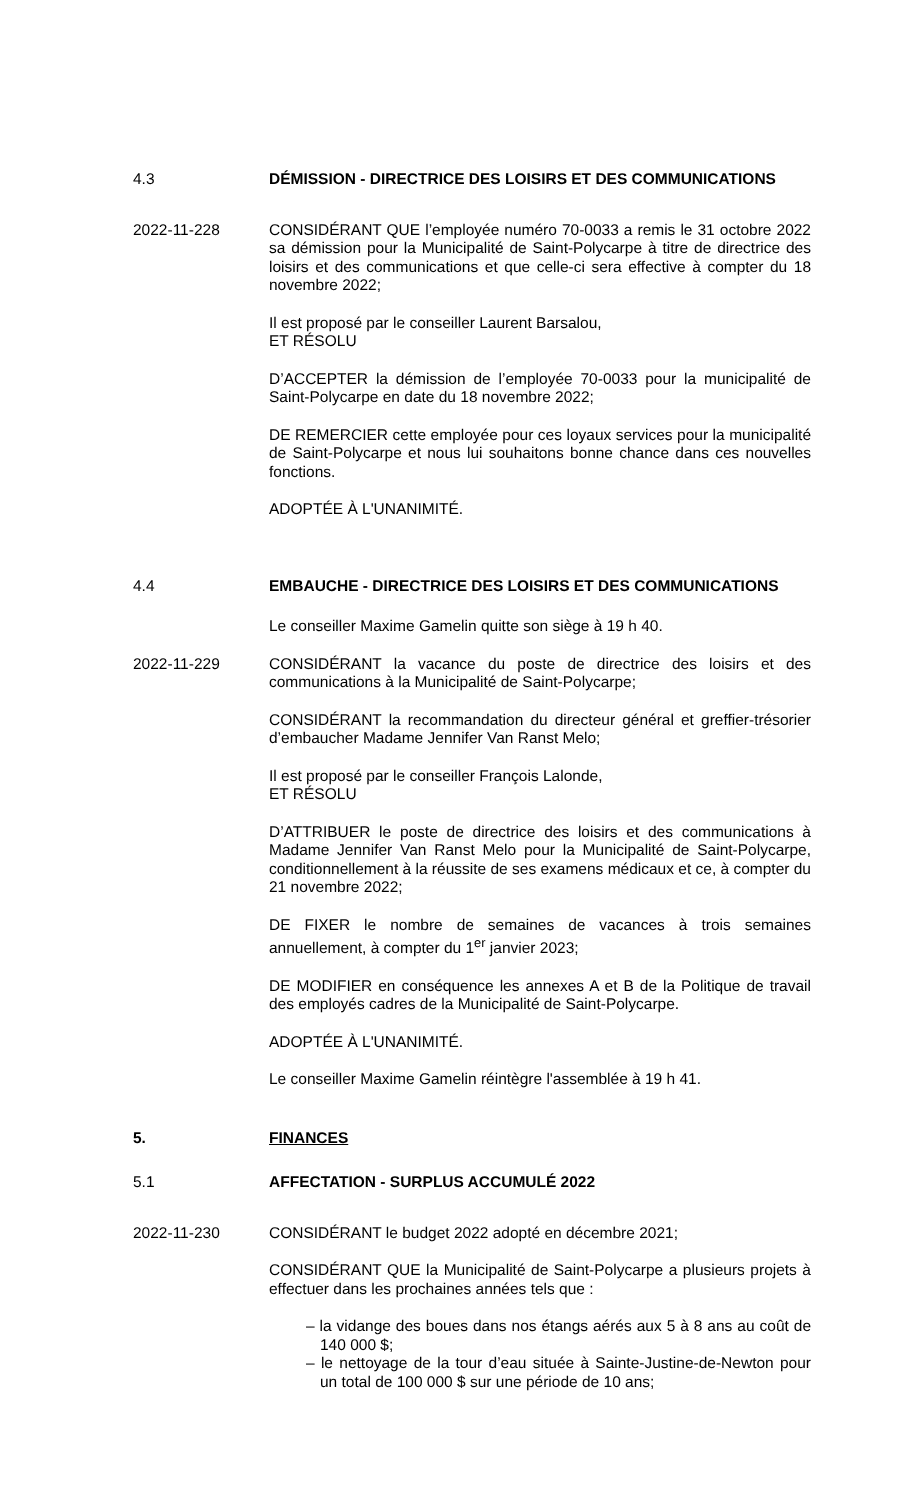4.3 DÉMISSION - DIRECTRICE DES LOISIRS ET DES COMMUNICATIONS
2022-11-228 CONSIDÉRANT QUE l’employée numéro 70-0033 a remis le 31 octobre 2022 sa démission pour la Municipalité de Saint-Polycarpe à titre de directrice des loisirs et des communications et que celle-ci sera effective à compter du 18 novembre 2022;
Il est proposé par le conseiller Laurent Barsalou,
ET RÉSOLU
D’ACCEPTER la démission de l’employée 70-0033 pour la municipalité de Saint-Polycarpe en date du 18 novembre 2022;
DE REMERCIER cette employée pour ces loyaux services pour la municipalité de Saint-Polycarpe et nous lui souhaitons bonne chance dans ces nouvelles fonctions.
ADOPTÉE À L'UNANIMITÉ.
4.4 EMBAUCHE - DIRECTRICE DES LOISIRS ET DES COMMUNICATIONS
Le conseiller Maxime Gamelin quitte son siège à 19 h 40.
2022-11-229 CONSIDÉRANT la vacance du poste de directrice des loisirs et des communications à la Municipalité de Saint-Polycarpe;
CONSIDÉRANT la recommandation du directeur général et greffier-trésorier d’embaucher Madame Jennifer Van Ranst Melo;
Il est proposé par le conseiller François Lalonde,
ET RÉSOLU
D’ATTRIBUER le poste de directrice des loisirs et des communications à Madame Jennifer Van Ranst Melo pour la Municipalité de Saint-Polycarpe, conditionnellement à la réussite de ses examens médicaux et ce, à compter du 21 novembre 2022;
DE FIXER le nombre de semaines de vacances à trois semaines annuellement, à compter du 1<sup>er</sup> janvier 2023;
DE MODIFIER en conséquence les annexes A et B de la Politique de travail des employés cadres de la Municipalité de Saint-Polycarpe.
ADOPTÉE À L'UNANIMITÉ.
Le conseiller Maxime Gamelin réintègre l'assemblée à 19 h 41.
5. FINANCES
5.1 AFFECTATION - SURPLUS ACCUMULÉ 2022
2022-11-230 CONSIDÉRANT le budget 2022 adopté en décembre 2021;
CONSIDÉRANT QUE la Municipalité de Saint-Polycarpe a plusieurs projets à effectuer dans les prochaines années tels que :
– la vidange des boues dans nos étangs aérés aux 5 à 8 ans au coût de 140 000 $;
– le nettoyage de la tour d’eau située à Sainte-Justine-de-Newton pour un total de 100 000 $ sur une période de 10 ans;